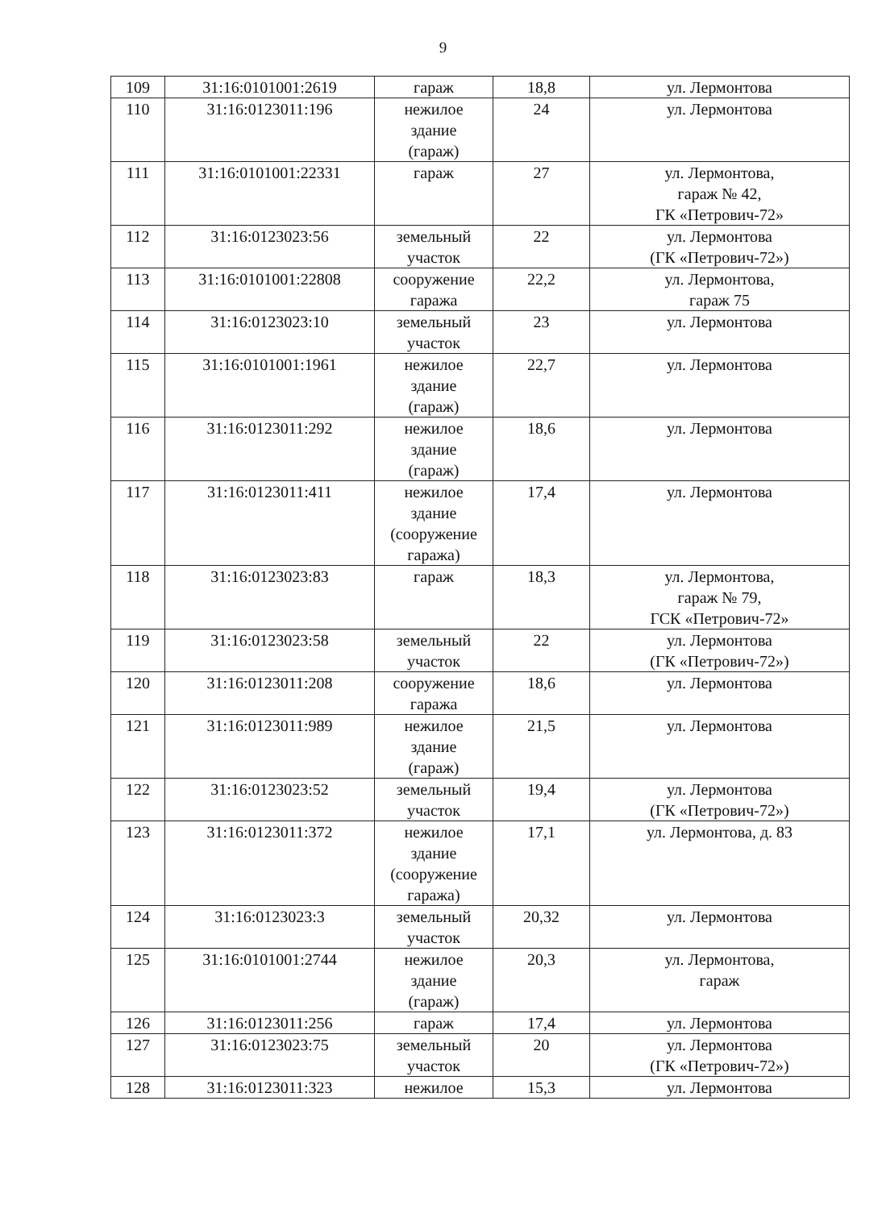9
| 109 | 31:16:0101001:2619 | гараж | 18,8 | ул. Лермонтова |
| 110 | 31:16:0123011:196 | нежилое здание (гараж) | 24 | ул. Лермонтова |
| 111 | 31:16:0101001:22331 | гараж | 27 | ул. Лермонтова, гараж № 42, ГК «Петрович-72» |
| 112 | 31:16:0123023:56 | земельный участок | 22 | ул. Лермонтова (ГК «Петрович-72») |
| 113 | 31:16:0101001:22808 | сооружение гаража | 22,2 | ул. Лермонтова, гараж 75 |
| 114 | 31:16:0123023:10 | земельный участок | 23 | ул. Лермонтова |
| 115 | 31:16:0101001:1961 | нежилое здание (гараж) | 22,7 | ул. Лермонтова |
| 116 | 31:16:0123011:292 | нежилое здание (гараж) | 18,6 | ул. Лермонтова |
| 117 | 31:16:0123011:411 | нежилое здание (сооружение гаража) | 17,4 | ул. Лермонтова |
| 118 | 31:16:0123023:83 | гараж | 18,3 | ул. Лермонтова, гараж № 79, ГСК «Петрович-72» |
| 119 | 31:16:0123023:58 | земельный участок | 22 | ул. Лермонтова (ГК «Петрович-72») |
| 120 | 31:16:0123011:208 | сооружение гаража | 18,6 | ул. Лермонтова |
| 121 | 31:16:0123011:989 | нежилое здание (гараж) | 21,5 | ул. Лермонтова |
| 122 | 31:16:0123023:52 | земельный участок | 19,4 | ул. Лермонтова (ГК «Петрович-72») |
| 123 | 31:16:0123011:372 | нежилое здание (сооружение гаража) | 17,1 | ул. Лермонтова, д. 83 |
| 124 | 31:16:0123023:3 | земельный участок | 20,32 | ул. Лермонтова |
| 125 | 31:16:0101001:2744 | нежилое здание (гараж) | 20,3 | ул. Лермонтова, гараж |
| 126 | 31:16:0123011:256 | гараж | 17,4 | ул. Лермонтова |
| 127 | 31:16:0123023:75 | земельный участок | 20 | ул. Лермонтова (ГК «Петрович-72») |
| 128 | 31:16:0123011:323 | нежилое | 15,3 | ул. Лермонтова |